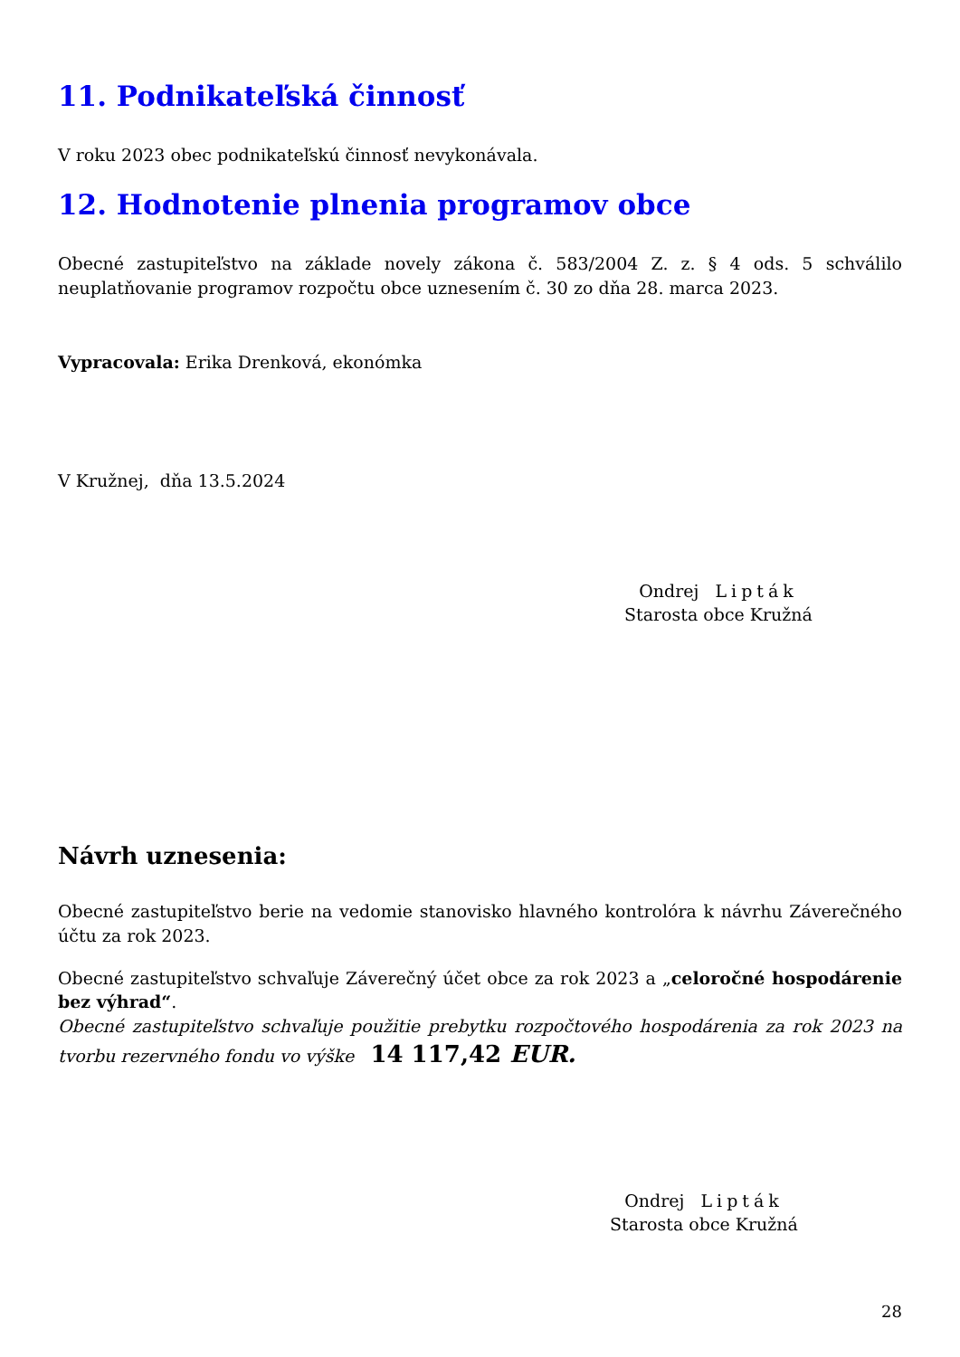11. Podnikateľská činnosť
V roku 2023 obec podnikateľskú činnosť nevykonávala.
12. Hodnotenie plnenia programov obce
Obecné zastupiteľstvo na základe novely zákona č. 583/2004 Z. z. § 4 ods. 5 schválilo neuplatňovanie programov rozpočtu obce uznesením č. 30 zo dňa 28. marca 2023.
Vypracovala: Erika Drenková, ekonómka
V Kružnej, dňa 13.5.2024
Ondrej Lipták
Starosta obce Kružná
Návrh uznesenia:
Obecné zastupiteľstvo berie na vedomie stanovisko hlavného kontrolóra k návrhu Záverečného účtu za rok 2023.
Obecné zastupiteľstvo schvaľuje Záverečný účet obce za rok 2023 a „celoročné hospodárenie bez výhrad“.
Obecné zastupiteľstvo schvaľuje použitie prebytku rozpočtového hospodárenia za rok 2023 na tvorbu rezervného fondu vo výške 14 117,42 EUR.
Ondrej Lipták
Starosta obce Kružná
28